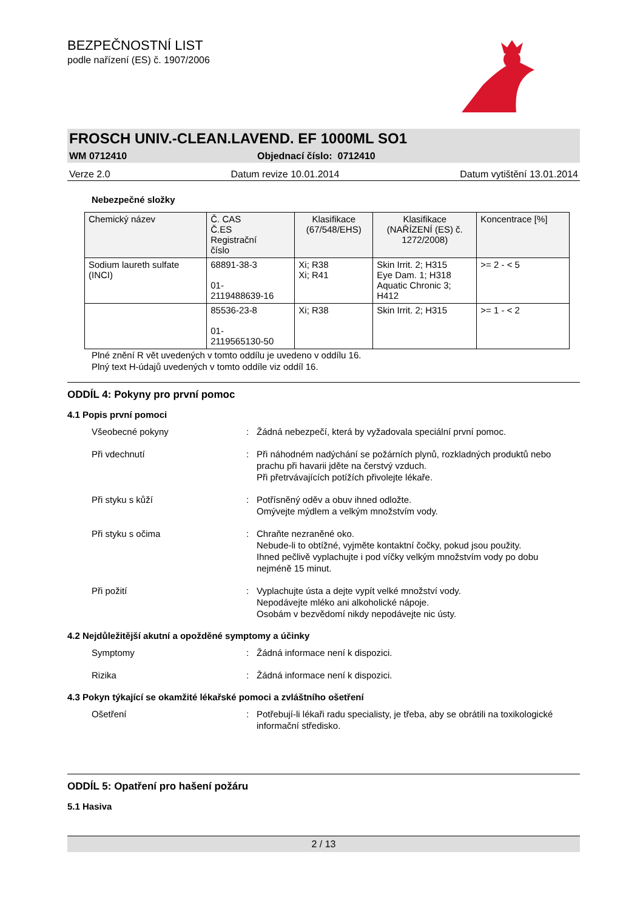BEZPEČNOSTNÍ LIST
podle nařízení (ES) č. 1907/2006
FROSCH UNIV.-CLEAN.LAVEND. EF 1000ML SO1
WM 0712410 Objednací číslo: 0712410
Verze 2.0 Datum revize 10.01.2014 Datum vytištění 13.01.2014
Nebezpečné složky
| Chemický název | Č. CAS Č.ES Registrační číslo | Klasifikace (67/548/EHS) | Klasifikace (NAŘÍZENÍ (ES) č. 1272/2008) | Koncentrace [%] |
| --- | --- | --- | --- | --- |
| Sodium laureth sulfate (INCI) | 68891-38-3 01- 2119488639-16 | Xi; R38 Xi; R41 | Skin Irrit. 2; H315 Eye Dam. 1; H318 Aquatic Chronic 3; H412 | >= 2 - < 5 |
| | 85536-23-8 01- 2119565130-50 | Xi; R38 | Skin Irrit. 2; H315 | >= 1 - < 2 |
Plné znění R vět uvedených v tomto oddílu je uvedeno v oddílu 16.
Plný text H-údajů uvedených v tomto oddíle viz oddíl 16.
ODDÍL 4: Pokyny pro první pomoc
4.1 Popis první pomoci
Všeobecné pokyny : Žádná nebezpečí, která by vyžadovala speciální první pomoc.
Při vdechnutí : Při náhodném nadýchání se požárních plynů, rozkladných produktů nebo prachu při havarii jděte na čerstvý vzduch.
Při přetrvávajících potížích přivolejte lékaře.
Při styku s kůží : Potřísněný oděv a obuv ihned odložte.
Omývejte mýdlem a velkým množstvím vody.
Při styku s očima : Chraňte nezraněné oko.
Nebude-li to obtížné, vyjměte kontaktní čočky, pokud jsou použity.
Ihned pečlivě vyplachujte i pod víčky velkým množstvím vody po dobu nejméně 15 minut.
Při požití : Vyplachujte ústa a dejte vypít velké množství vody.
Nepodávejte mléko ani alkoholické nápoje.
Osobám v bezvědomí nikdy nepodávejte nic ústy.
4.2 Nejdůležitější akutní a opožděné symptomy a účinky
Symptomy : Žádná informace není k dispozici.
Rizika : Žádná informace není k dispozici.
4.3 Pokyn týkající se okamžité lékařské pomoci a zvláštního ošetření
Ošetření : Potřebují-li lékaři radu specialisty, je třeba, aby se obrátili na toxikologické informační středisko.
ODDÍL 5: Opatření pro hašení požáru
5.1 Hasiva
2 / 13